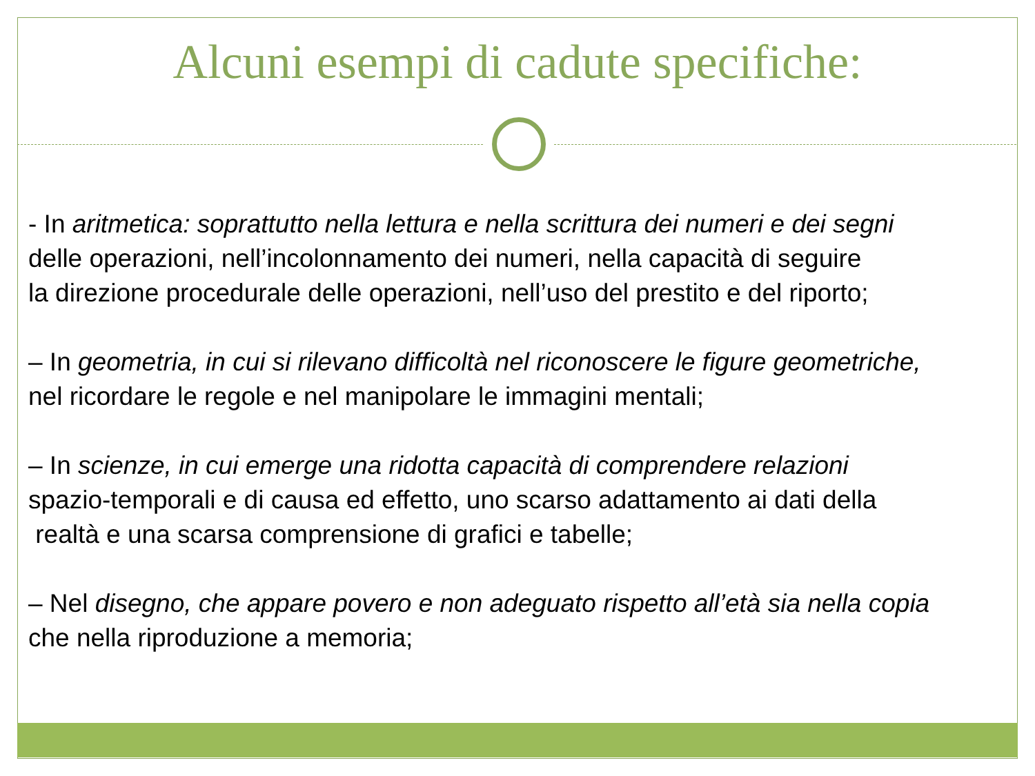Alcuni esempi di cadute specifiche:
- In aritmetica: soprattutto nella lettura e nella scrittura dei numeri e dei segni
delle operazioni, nell’incolonnamento dei numeri, nella capacità di seguire
la direzione procedurale delle operazioni, nell’uso del prestito e del riporto;
– In geometria, in cui si rilevano difficoltà nel riconoscere le figure geometriche,
nel ricordare le regole e nel manipolare le immagini mentali;
– In scienze, in cui emerge una ridotta capacità di comprendere relazioni
spazio-temporali e di causa ed effetto, uno scarso adattamento ai dati della
realtà e una scarsa comprensione di grafici e tabelle;
– Nel disegno, che appare povero e non adeguato rispetto all’età sia nella copia
che nella riproduzione a memoria;